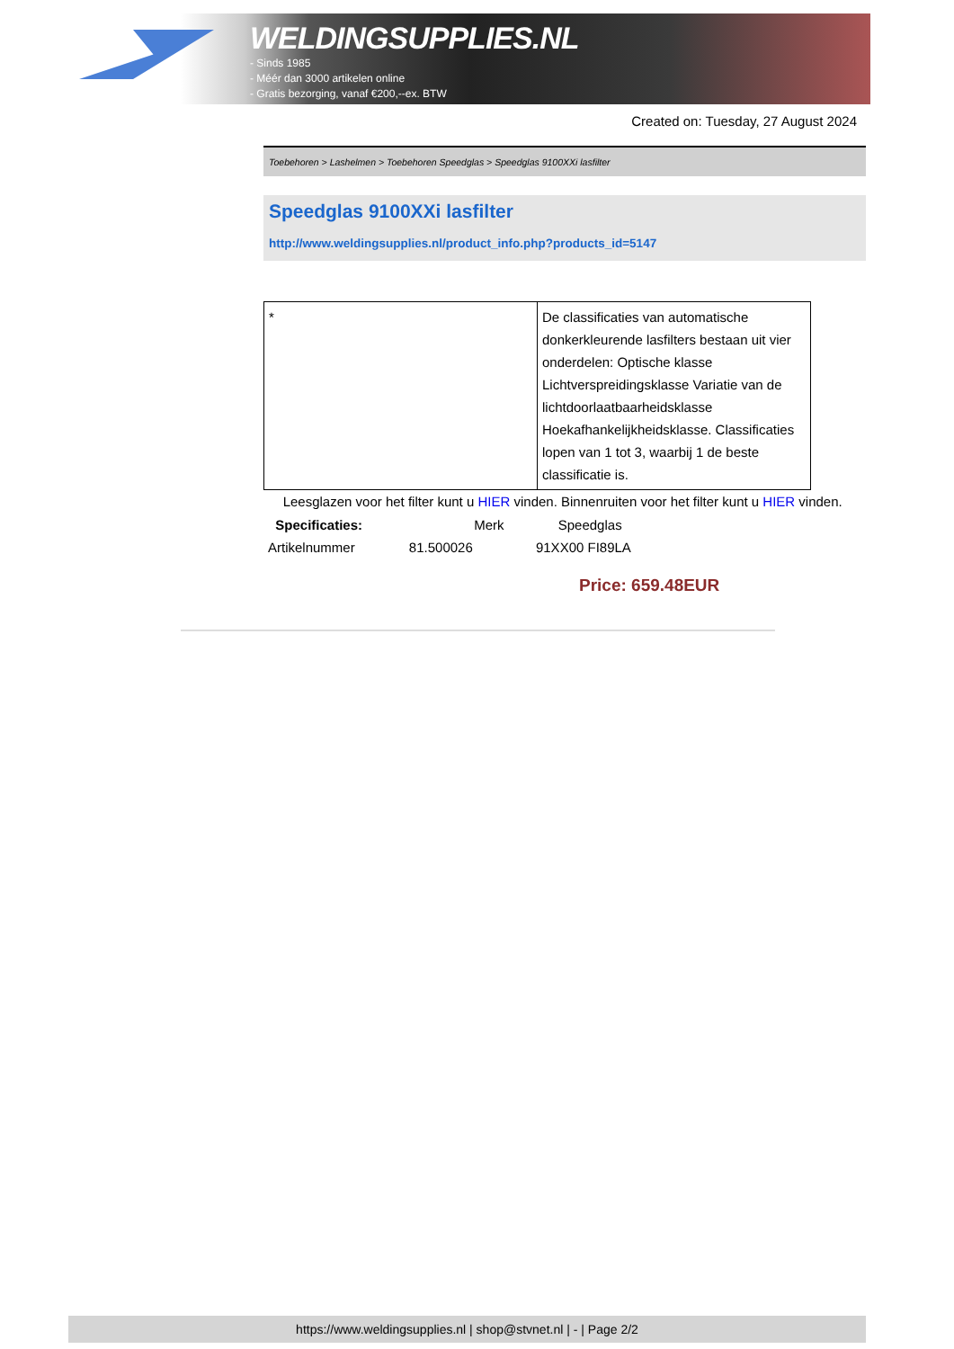WELDINGSUPPLIES.NL
- Sinds 1985
- Méér dan 3000 artikelen online
- Gratis bezorging, vanaf €200,--ex. BTW
Created on: Tuesday, 27 August 2024
Toebehoren > Lashelmen > Toebehoren Speedglas > Speedglas 9100XXi lasfilter
Speedglas 9100XXi lasfilter
http://www.weldingsupplies.nl/product_info.php?products_id=5147
| * | De classificaties van automatische donkerkleurende lasfilters bestaan uit vier onderdelen: Optische klasse Lichtverspreidingsklasse Variatie van de lichtdoorlaatbaarheidsklasse Hoekafhankelijkheidsklasse. Classificaties lopen van 1 tot 3, waarbij 1 de beste classificatie is. |
Leesglazen voor het filter kunt u HIER vinden. Binnenruiten voor het filter kunt u HIER vinden. Specificaties: Merk Speedglas
Artikelnummer 81.500026 91XX00 FI89LA
Price: 659.48EUR
https://www.weldingsupplies.nl | shop@stvnet.nl | - | Page 2/2